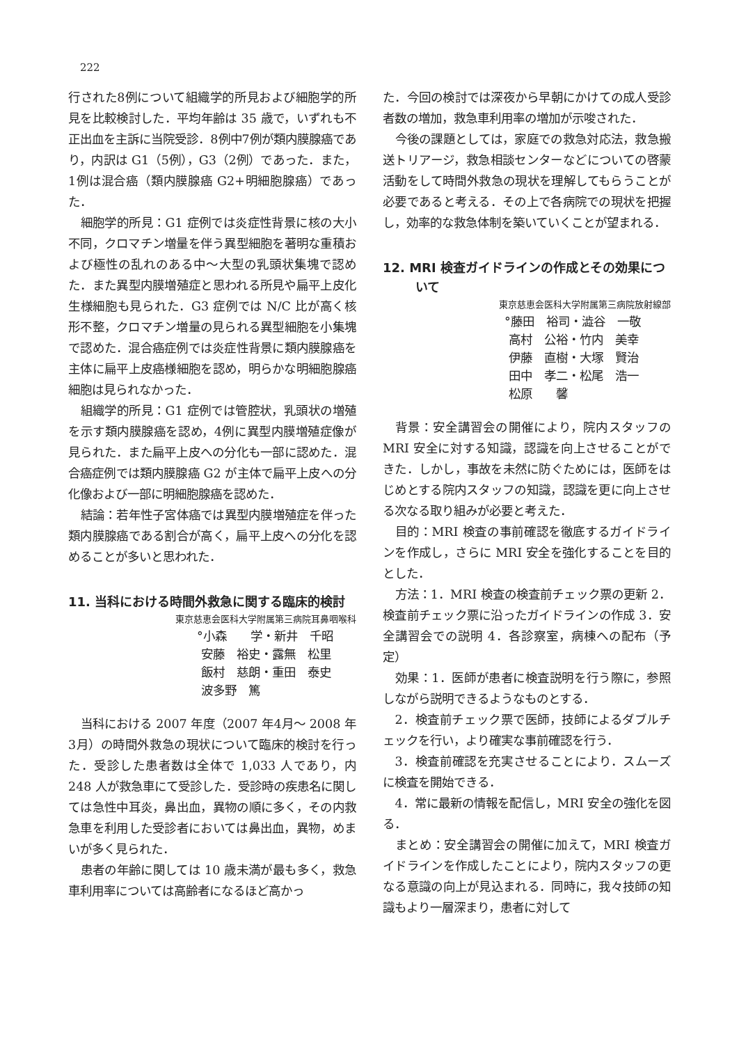222
行された8例について組織学的所見および細胞学的所見を比較検討した．平均年齢は 35 歳で，いずれも不正出血を主訴に当院受診．8例中7例が類内膜腺癌であり，内訳は G1（5例），G3（2例）であった．また，1例は混合癌（類内膜腺癌 G2+明細胞腺癌）であった．
細胞学的所見：G1 症例では炎症性背景に核の大小不同，クロマチン増量を伴う異型細胞を著明な重積および極性の乱れのある中〜大型の乳頭状集塊で認めた．また異型内膜増殖症と思われる所見や扁平上皮化生様細胞も見られた．G3 症例では N/C 比が高く核形不整，クロマチン増量の見られる異型細胞を小集塊で認めた．混合癌症例では炎症性背景に類内膜腺癌を主体に扁平上皮癌様細胞を認め，明らかな明細胞腺癌細胞は見られなかった．
組織学的所見：G1 症例では管腔状，乳頭状の増殖を示す類内膜腺癌を認め，4例に異型内膜増殖症像が見られた．また扁平上皮への分化も一部に認めた．混合癌症例では類内膜腺癌 G2 が主体で扁平上皮への分化像および一部に明細胞腺癌を認めた．
結論：若年性子宮体癌では異型内膜増殖症を伴った類内膜腺癌である割合が高く，扁平上皮への分化を認めることが多いと思われた．
11. 当科における時間外救急に関する臨床的検討
東京慈恵会医科大学附属第三病院耳鼻咽喉科
°小森　　学・新井　千昭 安藤　裕史・露無　松里 飯村　慈朗・重田　泰史 波多野　篤
当科における 2007 年度（2007 年4月〜 2008 年3月）の時間外救急の現状について臨床的検討を行った．受診した患者数は全体で 1,033 人であり，内 248 人が救急車にて受診した．受診時の疾患名に関しては急性中耳炎，鼻出血，異物の順に多く，その内救急車を利用した受診者においては鼻出血，異物，めまいが多く見られた．
患者の年齢に関しては 10 歳未満が最も多く，救急車利用率については高齢者になるほど高かっ
た．今回の検討では深夜から早朝にかけての成人受診者数の増加，救急車利用率の増加が示唆された．
今後の課題としては，家庭での救急対応法，救急搬送トリアージ，救急相談センターなどについての啓蒙活動をして時間外救急の現状を理解してもらうことが必要であると考える．その上で各病院での現状を把握し，効率的な救急体制を築いていくことが望まれる．
12. MRI 検査ガイドラインの作成とその効果について
東京慈恵会医科大学附属第三病院放射線部
°藤田　裕司・澁谷　一敬 高村　公裕・竹内　美幸 伊藤　直樹・大塚　賢治 田中　孝二・松尾　浩一 松原　　馨
背景：安全講習会の開催により，院内スタッフの MRI 安全に対する知識，認識を向上させることができた．しかし，事故を未然に防ぐためには，医師をはじめとする院内スタッフの知識，認識を更に向上させる次なる取り組みが必要と考えた．
目的：MRI 検査の事前確認を徹底するガイドラインを作成し，さらに MRI 安全を強化することを目的とした．
方法：1．MRI 検査の検査前チェック票の更新 2．検査前チェック票に沿ったガイドラインの作成 3．安全講習会での説明 4．各診察室，病棟への配布（予定）
効果：1．医師が患者に検査説明を行う際に，参照しながら説明できるようなものとする．
2．検査前チェック票で医師，技師によるダブルチェックを行い，より確実な事前確認を行う．
3．検査前確認を充実させることにより．スムーズに検査を開始できる．
4．常に最新の情報を配信し，MRI 安全の強化を図る．
まとめ：安全講習会の開催に加えて，MRI 検査ガイドラインを作成したことにより，院内スタッフの更なる意識の向上が見込まれる．同時に，我々技師の知識もより一層深まり，患者に対して